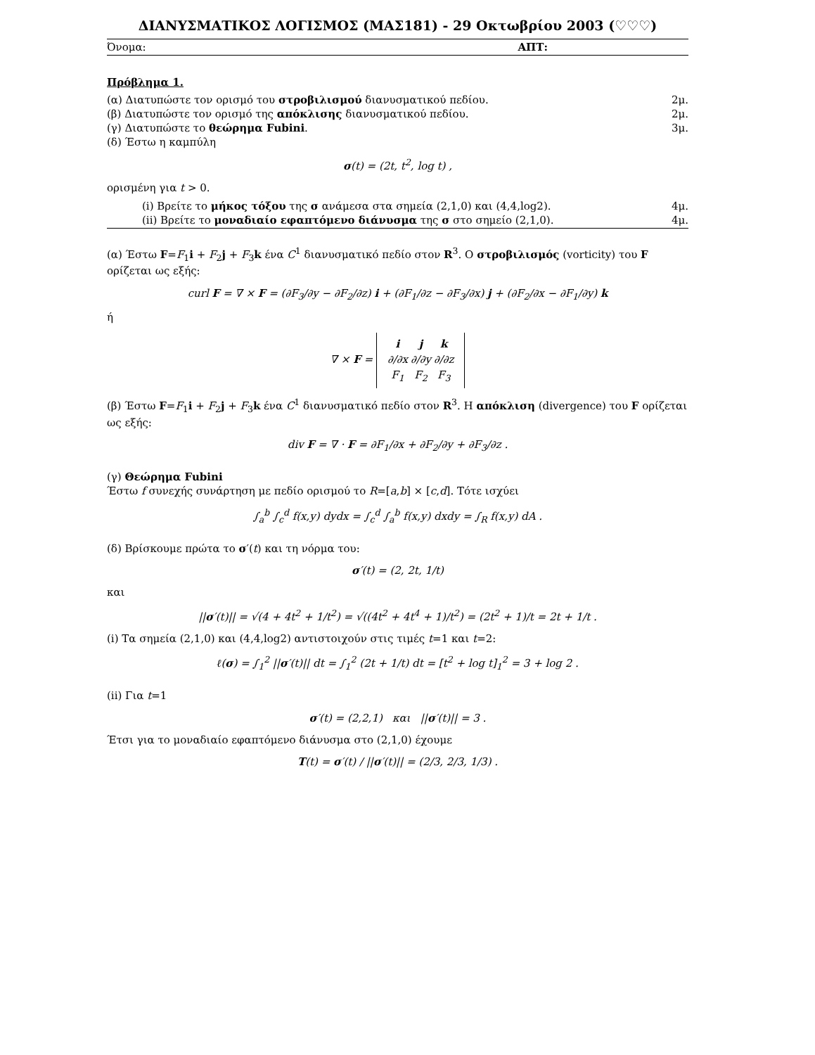ΔΙΑΝΥΣΜΑΤΙΚΟΣ ΛΟΓΙΣΜΟΣ (ΜΑΣ181) - 29 Οκτωβρίου 2003 (♡♡♡)
Όνομα: ΑΠΤ:
Πρόβλημα 1.
(α) Διατυπώστε τον ορισμό του στροβιλισμού διανυσματικού πεδίου. 2μ.
(β) Διατυπώστε τον ορισμό της απόκλισης διανυσματικού πεδίου. 2μ.
(γ) Διατυπώστε το θεώρημα Fubini. 3μ.
(δ) Έστω η καμπύλη
σ(t) = (2t, t<sup>2</sup>, log t) ,
ορισμένη για t > 0.
(i) Βρείτε το μήκος τόξου της σ ανάμεσα στα σημεία (2,1,0) και (4,4,log2). 4μ.
(ii) Βρείτε το μοναδιαίο εφαπτόμενο διάνυσμα της σ στο σημείο (2,1,0). 4μ.
(α) Έστω F=F<sub>1</sub>i + F<sub>2</sub>j + F<sub>3</sub>k ένα C<sup>1</sup> διανυσματικό πεδίο στον R<sup>3</sup>. Ο στροβιλισμός (vorticity) του F ορίζεται ως εξής:
curl F = ∇ × F = (∂F<sub>3</sub>/∂y − ∂F<sub>2</sub>/∂z) i + (∂F<sub>1</sub>/∂z − ∂F<sub>3</sub>/∂x) j + (∂F<sub>2</sub>/∂x − ∂F<sub>1</sub>/∂y) k
ή
∇ × F =
| i | j | k |
| ∂/∂x | ∂/∂y | ∂/∂z |
| F<sub>1</sub> | F<sub>2</sub> | F<sub>3</sub> |
(β) Έστω F=F<sub>1</sub>i + F<sub>2</sub>j + F<sub>3</sub>k ένα C<sup>1</sup> διανυσματικό πεδίο στον R<sup>3</sup>. Η απόκλιση (divergence) του F ορίζεται ως εξής:
div F = ∇ · F = ∂F<sub>1</sub>/∂x + ∂F<sub>2</sub>/∂y + ∂F<sub>3</sub>/∂z .
(γ) Θεώρημα Fubini
Έστω f συνεχής συνάρτηση με πεδίο ορισμού το R=[a,b] × [c,d]. Τότε ισχύει
∫<sub>a</sub><sup>b</sup> ∫<sub>c</sub><sup>d</sup> f(x,y) dydx = ∫<sub>c</sub><sup>d</sup> ∫<sub>a</sub><sup>b</sup> f(x,y) dxdy = ∫<sub>R</sub> f(x,y) dA .
(δ) Βρίσκουμε πρώτα το σ′(t) και τη νόρμα του:
σ′(t) = (2, 2t, 1/t)
και
||σ′(t)|| = √(4 + 4t<sup>2</sup> + 1/t<sup>2</sup>) = √((4t<sup>2</sup> + 4t<sup>4</sup> + 1)/t<sup>2</sup>) = (2t<sup>2</sup> + 1)/t = 2t + 1/t .
(i) Τα σημεία (2,1,0) και (4,4,log2) αντιστοιχούν στις τιμές t=1 και t=2:
ℓ(σ) = ∫<sub>1</sub><sup>2</sup> ||σ′(t)|| dt = ∫<sub>1</sub><sup>2</sup> (2t + 1/t) dt = [t<sup>2</sup> + log t]<sub>1</sub><sup>2</sup> = 3 + log 2 .
(ii) Για t=1
σ′(t) = (2,2,1) και ||σ′(t)|| = 3 .
Έτσι για το μοναδιαίο εφαπτόμενο διάνυσμα στο (2,1,0) έχουμε
T(t) = σ′(t) / ||σ′(t)|| = (2/3, 2/3, 1/3) .